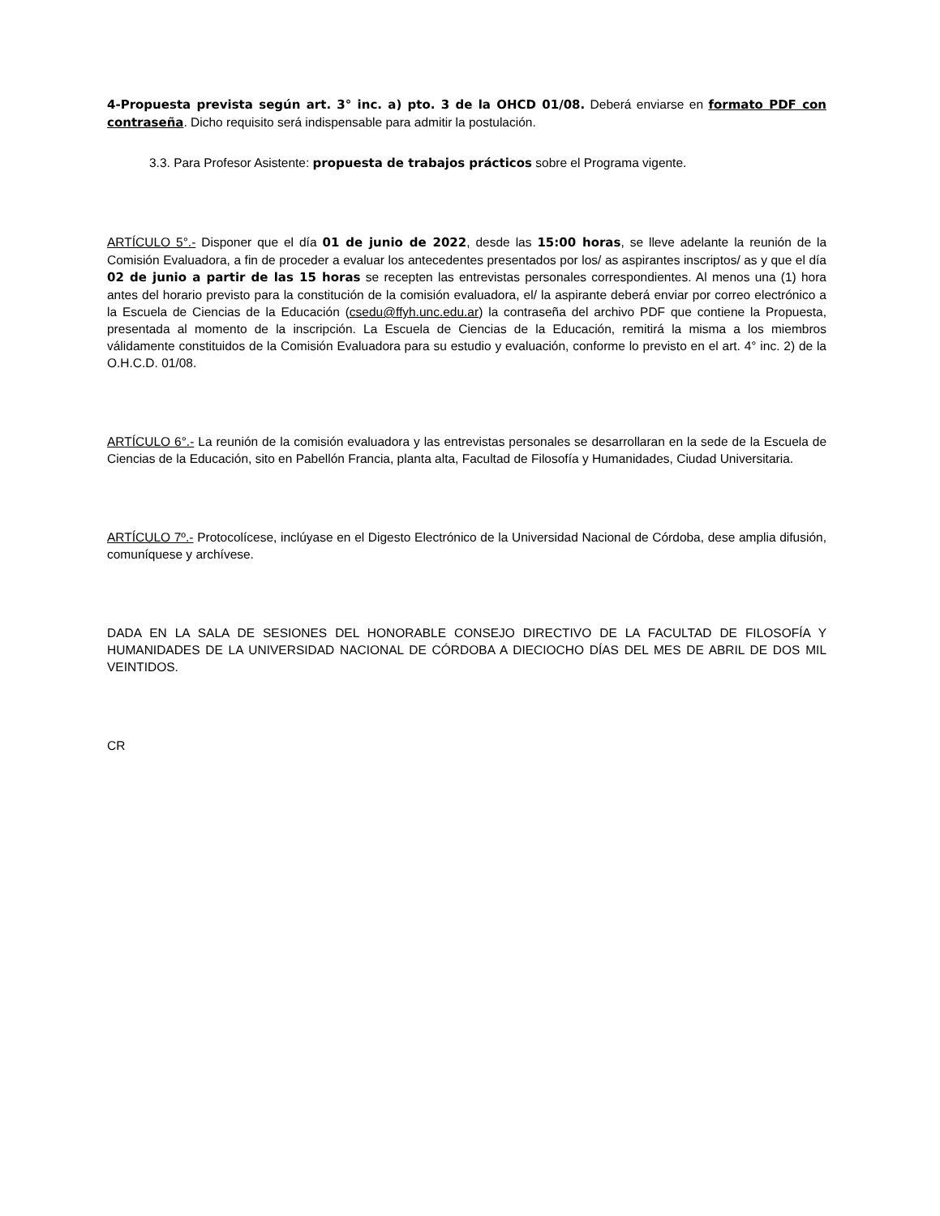4-Propuesta prevista según art. 3° inc. a) pto. 3 de la OHCD 01/08. Deberá enviarse en formato PDF con contraseña. Dicho requisito será indispensable para admitir la postulación.
3.3. Para Profesor Asistente: propuesta de trabajos prácticos sobre el Programa vigente.
ARTÍCULO 5°.- Disponer que el día 01 de junio de 2022, desde las 15:00 horas, se lleve adelante la reunión de la Comisión Evaluadora, a fin de proceder a evaluar los antecedentes presentados por los/ as aspirantes inscriptos/ as y que el día 02 de junio a partir de las 15 horas se recepten las entrevistas personales correspondientes. Al menos una (1) hora antes del horario previsto para la constitución de la comisión evaluadora, el/ la aspirante deberá enviar por correo electrónico a la Escuela de Ciencias de la Educación (csedu@ffyh.unc.edu.ar) la contraseña del archivo PDF que contiene la Propuesta, presentada al momento de la inscripción. La Escuela de Ciencias de la Educación, remitirá la misma a los miembros válidamente constituidos de la Comisión Evaluadora para su estudio y evaluación, conforme lo previsto en el art. 4° inc. 2) de la O.H.C.D. 01/08.
ARTÍCULO 6°.- La reunión de la comisión evaluadora y las entrevistas personales se desarrollaran en la sede de la Escuela de Ciencias de la Educación, sito en Pabellón Francia, planta alta, Facultad de Filosofía y Humanidades, Ciudad Universitaria.
ARTÍCULO 7º.- Protocolícese, inclúyase en el Digesto Electrónico de la Universidad Nacional de Córdoba, dese amplia difusión, comuníquese y archívese.
DADA EN LA SALA DE SESIONES DEL HONORABLE CONSEJO DIRECTIVO DE LA FACULTAD DE FILOSOFÍA Y HUMANIDADES DE LA UNIVERSIDAD NACIONAL DE CÓRDOBA A DIECIOCHO DÍAS DEL MES DE ABRIL DE DOS MIL VEINTIDOS.
CR